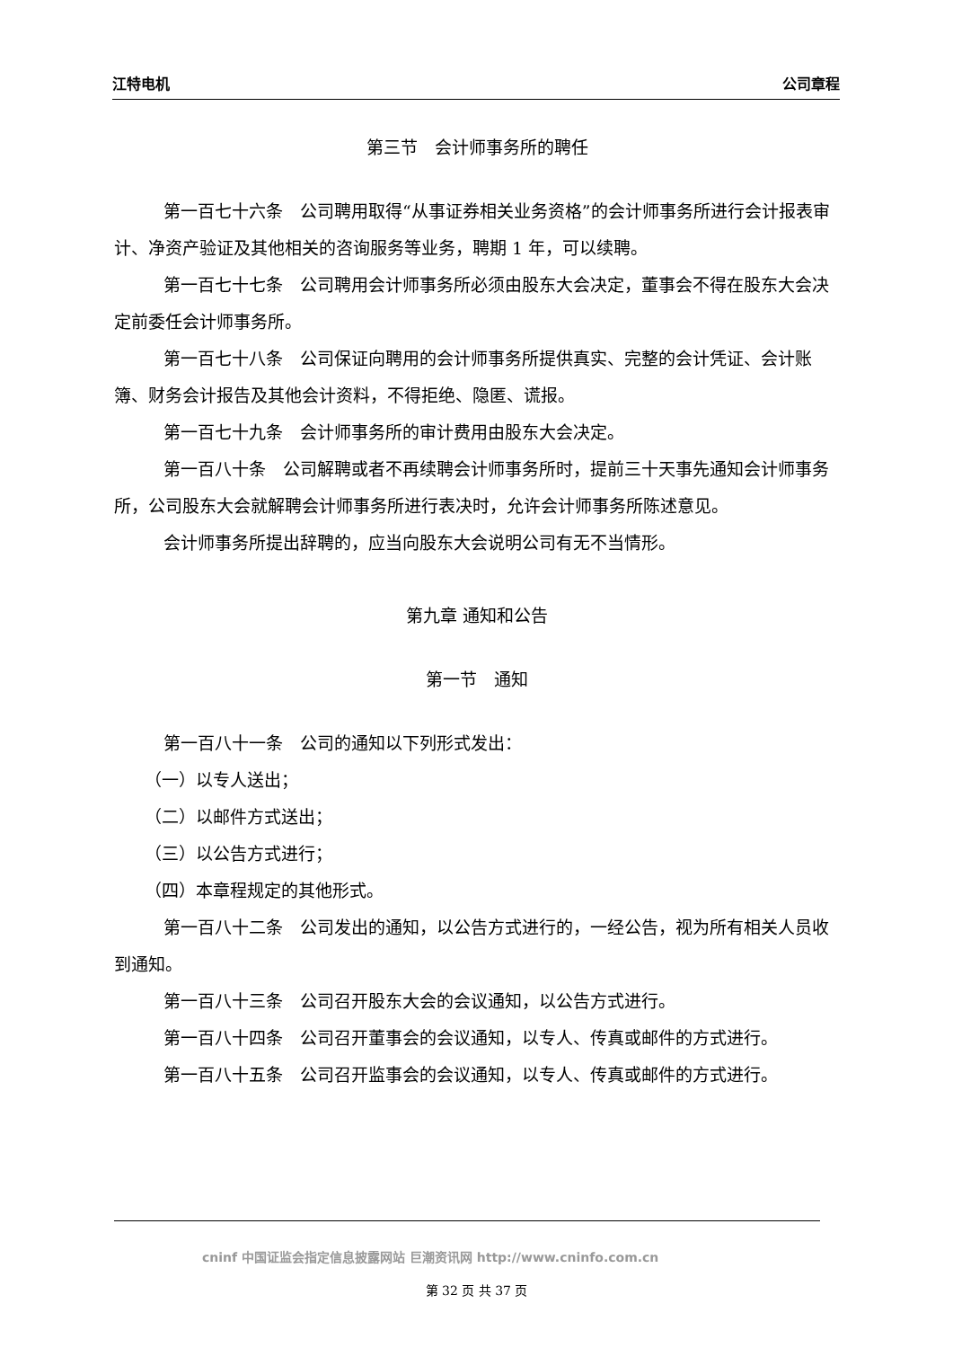江特电机 公司章程
第三节　会计师事务所的聘任
第一百七十六条　公司聘用取得“从事证券相关业务资格”的会计师事务所进行会计报表审计、净资产验证及其他相关的咨询服务等业务，聘期 1 年，可以续聘。
第一百七十七条　公司聘用会计师事务所必须由股东大会决定，董事会不得在股东大会决定前委任会计师事务所。
第一百七十八条　公司保证向聘用的会计师事务所提供真实、完整的会计凭证、会计账簿、财务会计报告及其他会计资料，不得拒绝、隐匿、谎报。
第一百七十九条　会计师事务所的审计费用由股东大会决定。
第一百八十条　公司解聘或者不再续聘会计师事务所时，提前三十天事先通知会计师事务所，公司股东大会就解聘会计师事务所进行表决时，允许会计师事务所陈述意见。
会计师事务所提出辞聘的，应当向股东大会说明公司有无不当情形。
第九章 通知和公告
第一节　通知
第一百八十一条　公司的通知以下列形式发出：
（一）以专人送出；
（二）以邮件方式送出；
（三）以公告方式进行；
（四）本章程规定的其他形式。
第一百八十二条　公司发出的通知，以公告方式进行的，一经公告，视为所有相关人员收到通知。
第一百八十三条　公司召开股东大会的会议通知，以公告方式进行。
第一百八十四条　公司召开董事会的会议通知，以专人、传真或邮件的方式进行。
第一百八十五条　公司召开监事会的会议通知，以专人、传真或邮件的方式进行。
cninf 中国证监会指定信息披露网站 巨潮资讯网 http://www.cninfo.com.cn
第 32 页 共 37 页